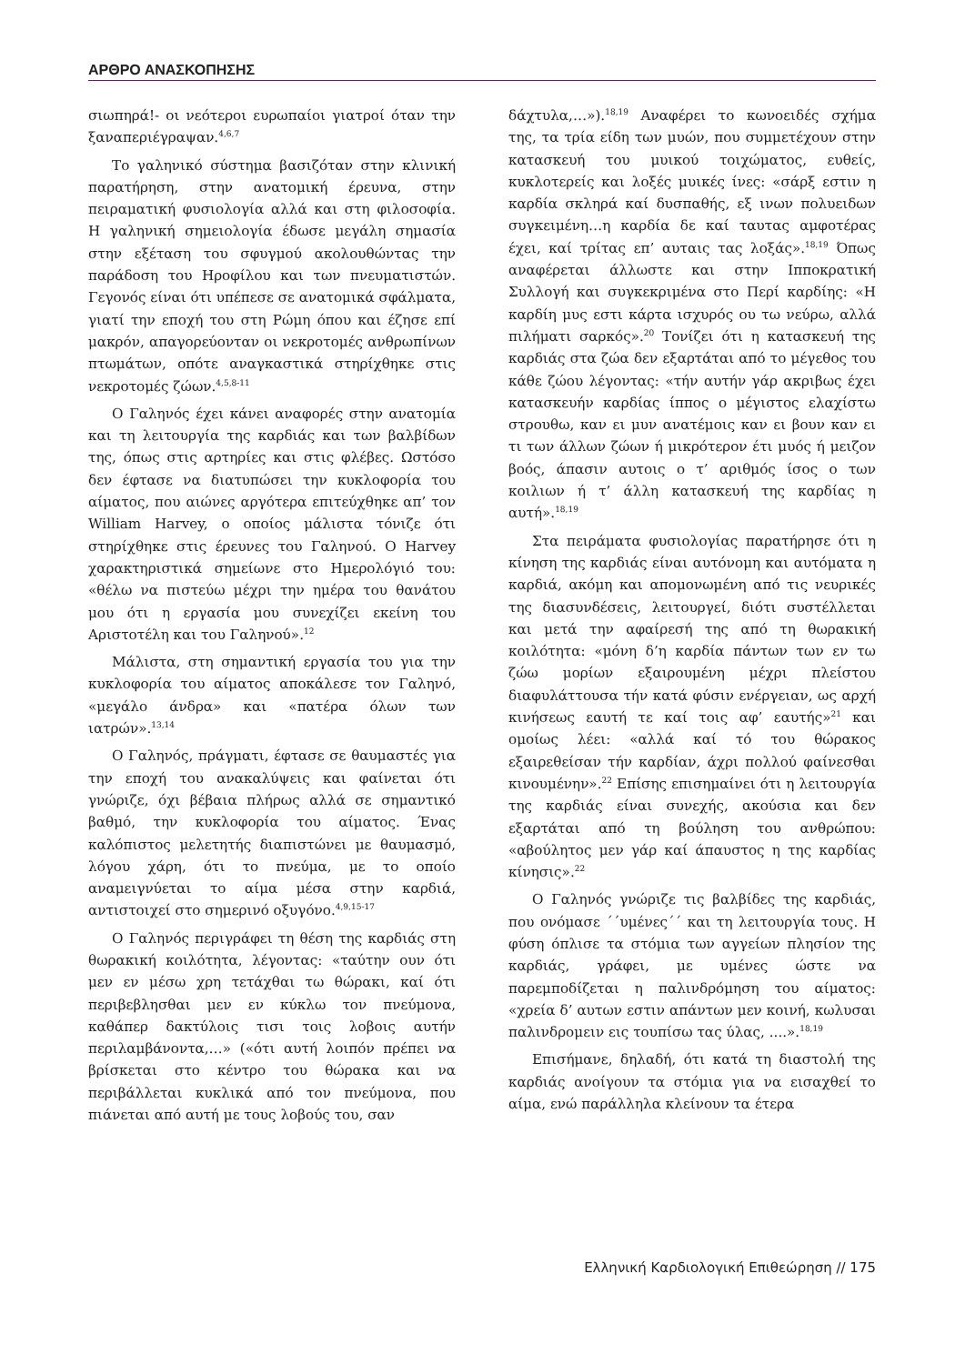ΑΡΘΡΟ ΑΝΑΣΚΟΠΗΣΗΣ
σιωπηρά!- οι νεότεροι ευρωπαίοι γιατροί όταν την ξαναπεριέγραψαν.<sup>4,6,7</sup>
Το γαληνικό σύστημα βασιζόταν στην κλινική παρατήρηση, στην ανατομική έρευνα, στην πειραματική φυσιολογία αλλά και στη φιλοσοφία. Η γαληνική σημειολογία έδωσε μεγάλη σημασία στην εξέταση του σφυγμού ακολουθώντας την παράδοση του Ηροφίλου και των πνευματιστών. Γεγονός είναι ότι υπέπεσε σε ανατομικά σφάλματα, γιατί την εποχή του στη Ρώμη όπου και έζησε επί μακρόν, απαγορεύονταν οι νεκροτομές ανθρωπίνων πτωμάτων, οπότε αναγκαστικά στηρίχθηκε στις νεκροτομές ζώων.<sup>4,5,8-11</sup>
Ο Γαληνός έχει κάνει αναφορές στην ανατομία και τη λειτουργία της καρδιάς και των βαλβίδων της, όπως στις αρτηρίες και στις φλέβες. Ωστόσο δεν έφτασε να διατυπώσει την κυκλοφορία του αίματος, που αιώνες αργότερα επιτεύχθηκε απ’ τον William Harvey, ο οποίος μάλιστα τόνιζε ότι στηρίχθηκε στις έρευνες του Γαληνού. Ο Harvey χαρακτηριστικά σημείωνε στο Ημερολόγιό του: «θέλω να πιστεύω μέχρι την ημέρα του θανάτου μου ότι η εργασία μου συνεχίζει εκείνη του Αριστοτέλη και του Γαληνού».<sup>12</sup>
Μάλιστα, στη σημαντική εργασία του για την κυκλοφορία του αίματος αποκάλεσε τον Γαληνό, «μεγάλο άνδρα» και «πατέρα όλων των ιατρών».<sup>13,14</sup>
Ο Γαληνός, πράγματι, έφτασε σε θαυμαστές για την εποχή του ανακαλύψεις και φαίνεται ότι γνώριζε, όχι βέβαια πλήρως αλλά σε σημαντικό βαθμό, την κυκλοφορία του αίματος. Ένας καλόπιστος μελετητής διαπιστώνει με θαυμασμό, λόγου χάρη, ότι το πνεύμα, με το οποίο αναμειγνύεται το αίμα μέσα στην καρδιά, αντιστοιχεί στο σημερινό οξυγόνο.<sup>4,9,15-17</sup>
Ο Γαληνός περιγράφει τη θέση της καρδιάς στη θωρακική κοιλότητα, λέγοντας: «ταύτην ουν ότι μεν εν μέσω χρη τετάχθαι τω θώρακι, καί ότι περιβεβλησθαι μεν εν κύκλω τον πνεύμονα, καθάπερ δακτύλοις τισι τοις λοβοις αυτήν περιλαμβάνοντα,…» («ότι αυτή λοιπόν πρέπει να βρίσκεται στο κέντρο του θώρακα και να περιβάλλεται κυκλικά από τον πνεύμονα, που πιάνεται από αυτή με τους λοβούς του, σαν
δάχτυλα,…»).<sup>18,19</sup> Αναφέρει το κωνοειδές σχήμα της, τα τρία είδη των μυών, που συμμετέχουν στην κατασκευή του μυικού τοιχώματος, ευθείς, κυκλοτερείς και λοξές μυικές ίνες: «σάρξ εστιν η καρδία σκληρά καί δυσπαθής, εξ ινων πολυειδων συγκειμένη…η καρδία δε καί ταυτας αμφοτέρας έχει, καί τρίτας επ’ αυταις τας λοξάς».<sup>18,19</sup> Όπως αναφέρεται άλλωστε και στην Ιπποκρατική Συλλογή και συγκεκριμένα στο Περί καρδίης: «Η καρδίη μυς εστι κάρτα ισχυρός ου τω νεύρω, αλλά πιλήματι σαρκός».<sup>20</sup> Τονίζει ότι η κατασκευή της καρδιάς στα ζώα δεν εξαρτάται από το μέγεθος του κάθε ζώου λέγοντας: «τήν αυτήν γάρ ακριβως έχει κατασκευήν καρδίας ίππος ο μέγιστος ελαχίστω στρουθω, καν ει μυν ανατέμοις καν ει βουν καν ει τι των άλλων ζώων ή μικρότερον έτι μυός ή μειζον βοός, άπασιν αυτοις ο τ’ αριθμός ίσος ο των κοιλιων ή τ’ άλλη κατασκευή της καρδίας η αυτή».<sup>18,19</sup>
Στα πειράματα φυσιολογίας παρατήρησε ότι η κίνηση της καρδιάς είναι αυτόνομη και αυτόματα η καρδιά, ακόμη και απομονωμένη από τις νευρικές της διασυνδέσεις, λειτουργεί, διότι συστέλλεται και μετά την αφαίρεσή της από τη θωρακική κοιλότητα: «μόνη δ’η καρδία πάντων των εν τω ζώω μορίων εξαιρουμένη μέχρι πλείστου διαφυλάττουσα τήν κατά φύσιν ενέργειαν, ως αρχή κινήσεως εαυτή τε καί τοις αφ’ εαυτής»<sup>21</sup> και ομοίως λέει: «αλλά καί τό του θώρακος εξαιρεθείσαν τήν καρδίαν, άχρι πολλού φαίνεσθαι κινουμένην».<sup>22</sup> Επίσης επισημαίνει ότι η λειτουργία της καρδιάς είναι συνεχής, ακούσια και δεν εξαρτάται από τη βούληση του ανθρώπου: «αβούλητος μεν γάρ καί άπαυστος η της καρδίας κίνησις».<sup>22</sup>
Ο Γαληνός γνώριζε τις βαλβίδες της καρδιάς, που ονόμασε ΄΄υμένες΄΄ και τη λειτουργία τους. Η φύση όπλισε τα στόμια των αγγείων πλησίον της καρδιάς, γράφει, με υμένες ώστε να παρεμποδίζεται η παλινδρόμηση του αίματος: «χρεία δ’ αυτων εστιν απάντων μεν κοινή, κωλυσαι παλινδρομειν εις τουπίσω τας ύλας, ....».<sup>18,19</sup>
Επισήμανε, δηλαδή, ότι κατά τη διαστολή της καρδιάς ανοίγουν τα στόμια για να εισαχθεί το αίμα, ενώ παράλληλα κλείνουν τα έτερα
Ελληνική Καρδιολογική Επιθεώρηση // 175